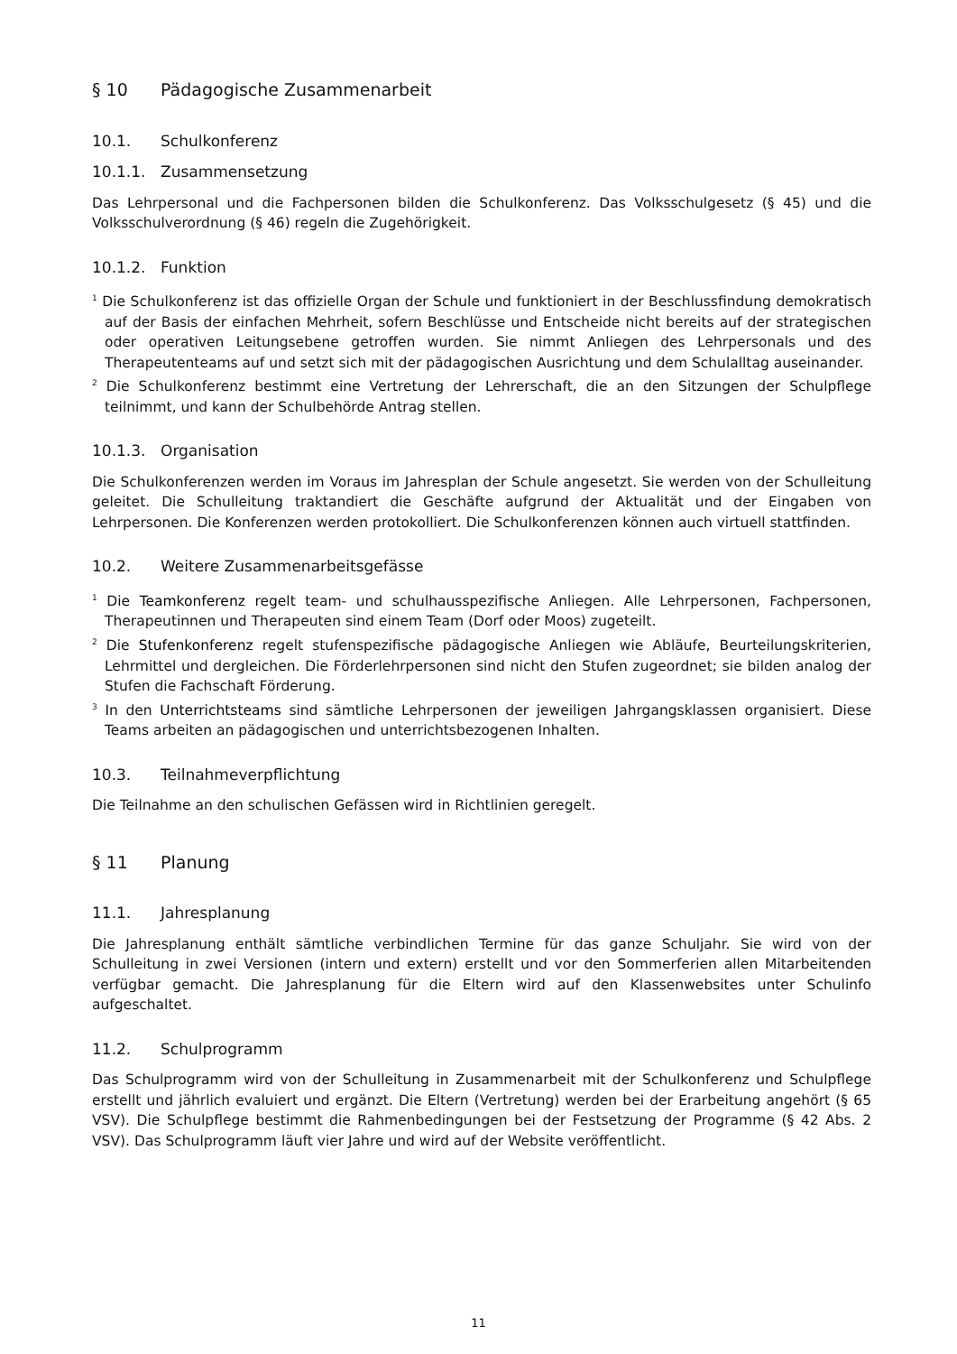§ 10 Pädagogische Zusammenarbeit
10.1. Schulkonferenz
10.1.1. Zusammensetzung
Das Lehrpersonal und die Fachpersonen bilden die Schulkonferenz. Das Volksschulgesetz (§ 45) und die Volksschulverordnung (§ 46) regeln die Zugehörigkeit.
10.1.2. Funktion
<sup>1</sup> Die Schulkonferenz ist das offizielle Organ der Schule und funktioniert in der Beschlussfindung demokratisch auf der Basis der einfachen Mehrheit, sofern Beschlüsse und Entscheide nicht bereits auf der strategischen oder operativen Leitungsebene getroffen wurden. Sie nimmt Anliegen des Lehrpersonals und des Therapeutenteams auf und setzt sich mit der pädagogischen Ausrichtung und dem Schulalltag auseinander.
<sup>2</sup> Die Schulkonferenz bestimmt eine Vertretung der Lehrerschaft, die an den Sitzungen der Schulpflege teilnimmt, und kann der Schulbehörde Antrag stellen.
10.1.3. Organisation
Die Schulkonferenzen werden im Voraus im Jahresplan der Schule angesetzt. Sie werden von der Schulleitung geleitet. Die Schulleitung traktandiert die Geschäfte aufgrund der Aktualität und der Eingaben von Lehrpersonen. Die Konferenzen werden protokolliert. Die Schulkonferenzen können auch virtuell stattfinden.
10.2. Weitere Zusammenarbeitsgefässe
<sup>1</sup> Die Teamkonferenz regelt team- und schulhausspezifische Anliegen. Alle Lehrpersonen, Fachpersonen, Therapeutinnen und Therapeuten sind einem Team (Dorf oder Moos) zugeteilt.
<sup>2</sup> Die Stufenkonferenz regelt stufenspezifische pädagogische Anliegen wie Abläufe, Beurteilungskriterien, Lehrmittel und dergleichen. Die Förderlehrpersonen sind nicht den Stufen zugeordnet; sie bilden analog der Stufen die Fachschaft Förderung.
<sup>3</sup> In den Unterrichtsteams sind sämtliche Lehrpersonen der jeweiligen Jahrgangsklassen organisiert. Diese Teams arbeiten an pädagogischen und unterrichtsbezogenen Inhalten.
10.3. Teilnahmeverpflichtung
Die Teilnahme an den schulischen Gefässen wird in Richtlinien geregelt.
§ 11 Planung
11.1. Jahresplanung
Die Jahresplanung enthält sämtliche verbindlichen Termine für das ganze Schuljahr. Sie wird von der Schulleitung in zwei Versionen (intern und extern) erstellt und vor den Sommerferien allen Mitarbeitenden verfügbar gemacht. Die Jahresplanung für die Eltern wird auf den Klassenwebsites unter Schulinfo aufgeschaltet.
11.2. Schulprogramm
Das Schulprogramm wird von der Schulleitung in Zusammenarbeit mit der Schulkonferenz und Schulpflege erstellt und jährlich evaluiert und ergänzt. Die Eltern (Vertretung) werden bei der Erarbeitung angehört (§ 65 VSV). Die Schulpflege bestimmt die Rahmenbedingungen bei der Festsetzung der Programme (§ 42 Abs. 2 VSV). Das Schulprogramm läuft vier Jahre und wird auf der Website veröffentlicht.
11